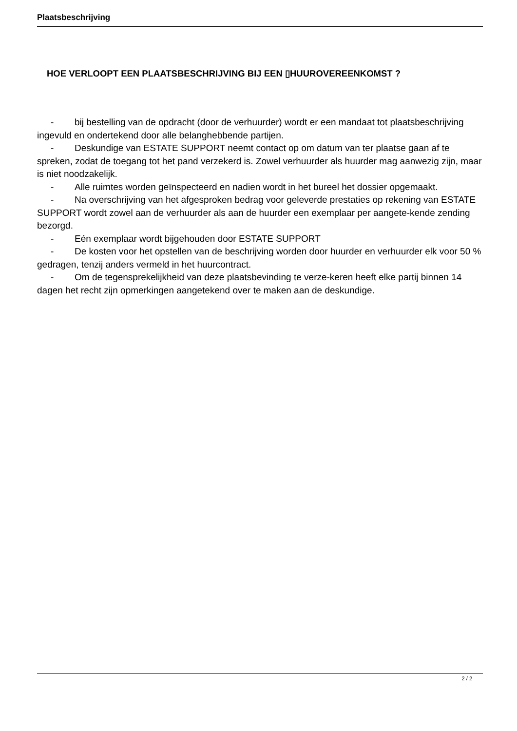Plaatsbeschrijving
HOE VERLOOPT EEN PLAATSBESCHRIJVING BIJ EEN ▯HUUROVEREENKOMST ?
- bij bestelling van de opdracht (door de verhuurder) wordt er een mandaat tot plaatsbeschrijving ingevuld en ondertekend door alle belanghebbende partijen.
- Deskundige van ESTATE SUPPORT neemt contact op om datum van ter plaatse gaan af te spreken, zodat de toegang tot het pand verzekerd is. Zowel verhuurder als huurder mag aanwezig zijn, maar is niet noodzakelijk.
- Alle ruimtes worden geïnspecteerd en nadien wordt in het bureel het dossier opgemaakt.
- Na overschrijving van het afgesproken bedrag voor geleverde prestaties op rekening van ESTATE SUPPORT wordt zowel aan de verhuurder als aan de huurder een exemplaar per aangete-kende zending bezorgd.
- Eén exemplaar wordt bijgehouden door ESTATE SUPPORT
- De kosten voor het opstellen van de beschrijving worden door huurder en verhuurder elk voor 50 % gedragen, tenzij anders vermeld in het huurcontract.
- Om de tegensprekelijkheid van deze plaatsbevinding te verze-keren heeft elke partij binnen 14 dagen het recht zijn opmerkingen aangetekend over te maken aan de deskundige.
2 / 2